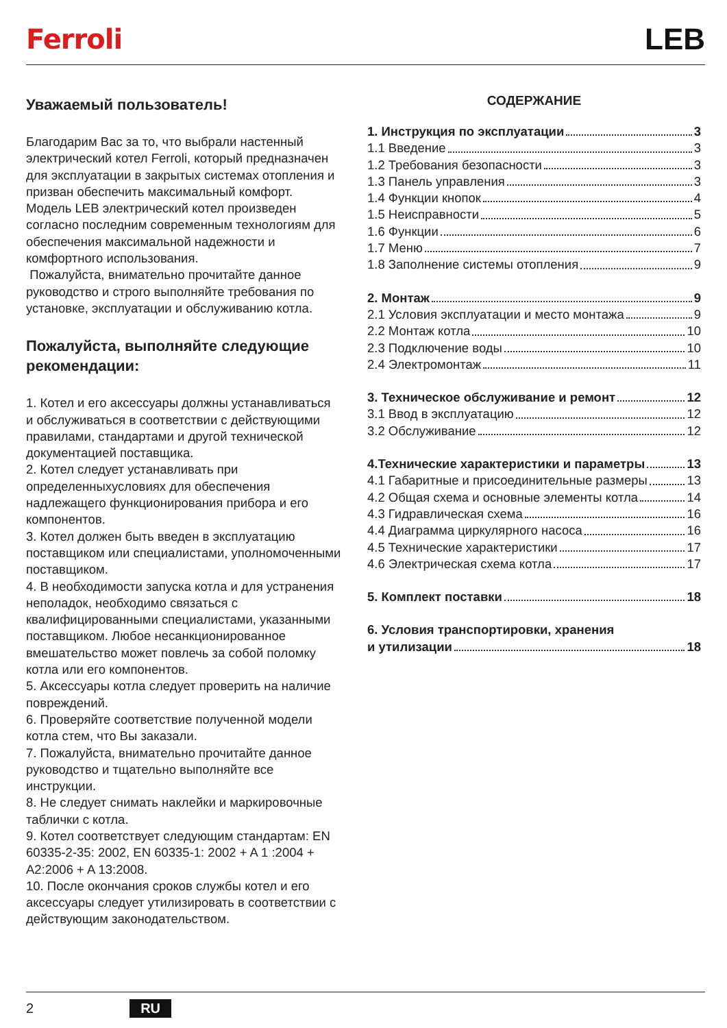Ferroli LEB
Уважаемый пользователь!
Благодарим Вас за то, что выбрали настенный электрический котел Ferroli, который предназначен для эксплуатации в закрытых системах отопления и призван обеспечить максимальный комфорт.
Модель LEB электрический котел произведен согласно последним современным технологиям для обеспечения максимальной надежности и комфортного использования.
Пожалуйста, внимательно прочитайте данное руководство и строго выполняйте требования по установке, эксплуатации и обслуживанию котла.
Пожалуйста, выполняйте следующие рекомендации:
1. Котел и его аксессуары должны устанавливаться и обслуживаться в соответствии с действующими правилами, стандартами и другой технической документацией поставщика.
2. Котел следует устанавливать при определенныхусловиях для обеспечения надлежащего функционирования прибора и его компонентов.
3. Котел должен быть введен в эксплуатацию поставщиком или специалистами, уполномоченными поставщиком.
4. В необходимости запуска котла и для устранения неполадок, необходимо связаться с квалифицированными специалистами, указанными поставщиком. Любое несанкционированное вмешательство может повлечь за собой поломку котла или его компонентов.
5. Аксессуары котла следует проверить на наличие повреждений.
6. Проверяйте соответствие полученной модели котла стем, что Вы заказали.
7. Пожалуйста, внимательно прочитайте данное руководство и тщательно выполняйте все инструкции.
8. Не следует снимать наклейки и маркировочные таблички с котла.
9. Котел соответствует следующим стандартам: EN 60335-2-35: 2002, EN 60335-1: 2002 + A 1 :2004 + A2:2006 + A 13:2008.
10. После окончания сроков службы котел и его аксессуары следует утилизировать в соответствии с действующим законодательством.
СОДЕРЖАНИЕ
1. Инструкция по эксплуатации 3
1.1 Введение 3
1.2 Требования безопасности 3
1.3 Панель управления 3
1.4 Функции кнопок 4
1.5 Неисправности 5
1.6 Функции 6
1.7 Меню 7
1.8 Заполнение системы отопления 9
2. Монтаж 9
2.1 Условия эксплуатации и место монтажа 9
2.2 Монтаж котла 10
2.3 Подключение воды 10
2.4 Электромонтаж 11
3. Техническое обслуживание и ремонт 12
3.1 Ввод в эксплуатацию 12
3.2 Обслуживание 12
4.Технические характеристики и параметры 13
4.1 Габаритные и присоединительные размеры 13
4.2 Общая схема и основные элементы котла 14
4.3 Гидравлическая схема 16
4.4 Диаграмма циркулярного насоса 16
4.5 Технические характеристики 17
4.6 Электрическая схема котла 17
5. Комплект поставки 18
6. Условия транспортировки, хранения
и утилизации 18
2 RU